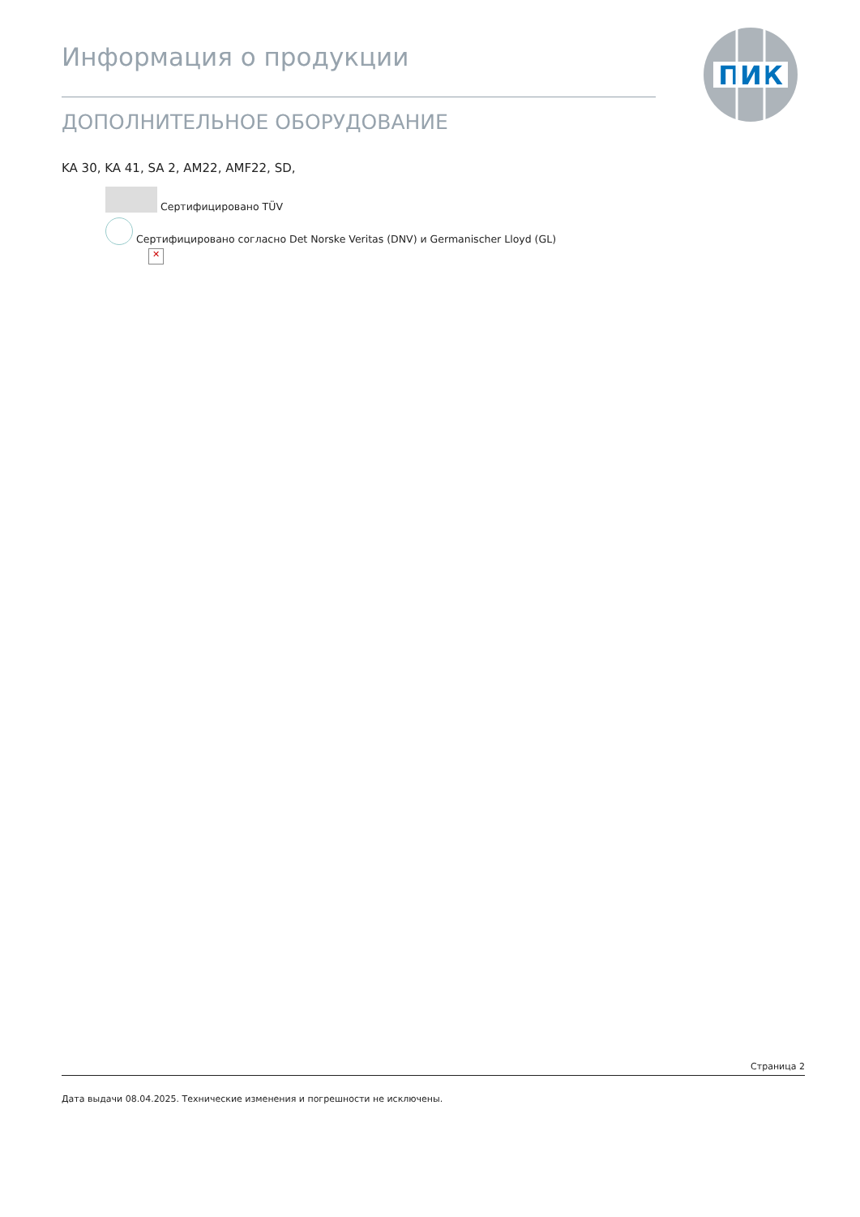Информация о продукции
ДОПОЛНИТЕЛЬНОЕ ОБОРУДОВАНИЕ
ПИК
KA 30, KA 41, SA 2, AM22, AMF22, SD,
Сертифицировано TÜV
Сертифицировано согласно Det Norske Veritas (DNV) и Germanischer Lloyd (GL)
✕
Страница 2
Дата выдачи 08.04.2025. Технические изменения и погрешности не исключены.